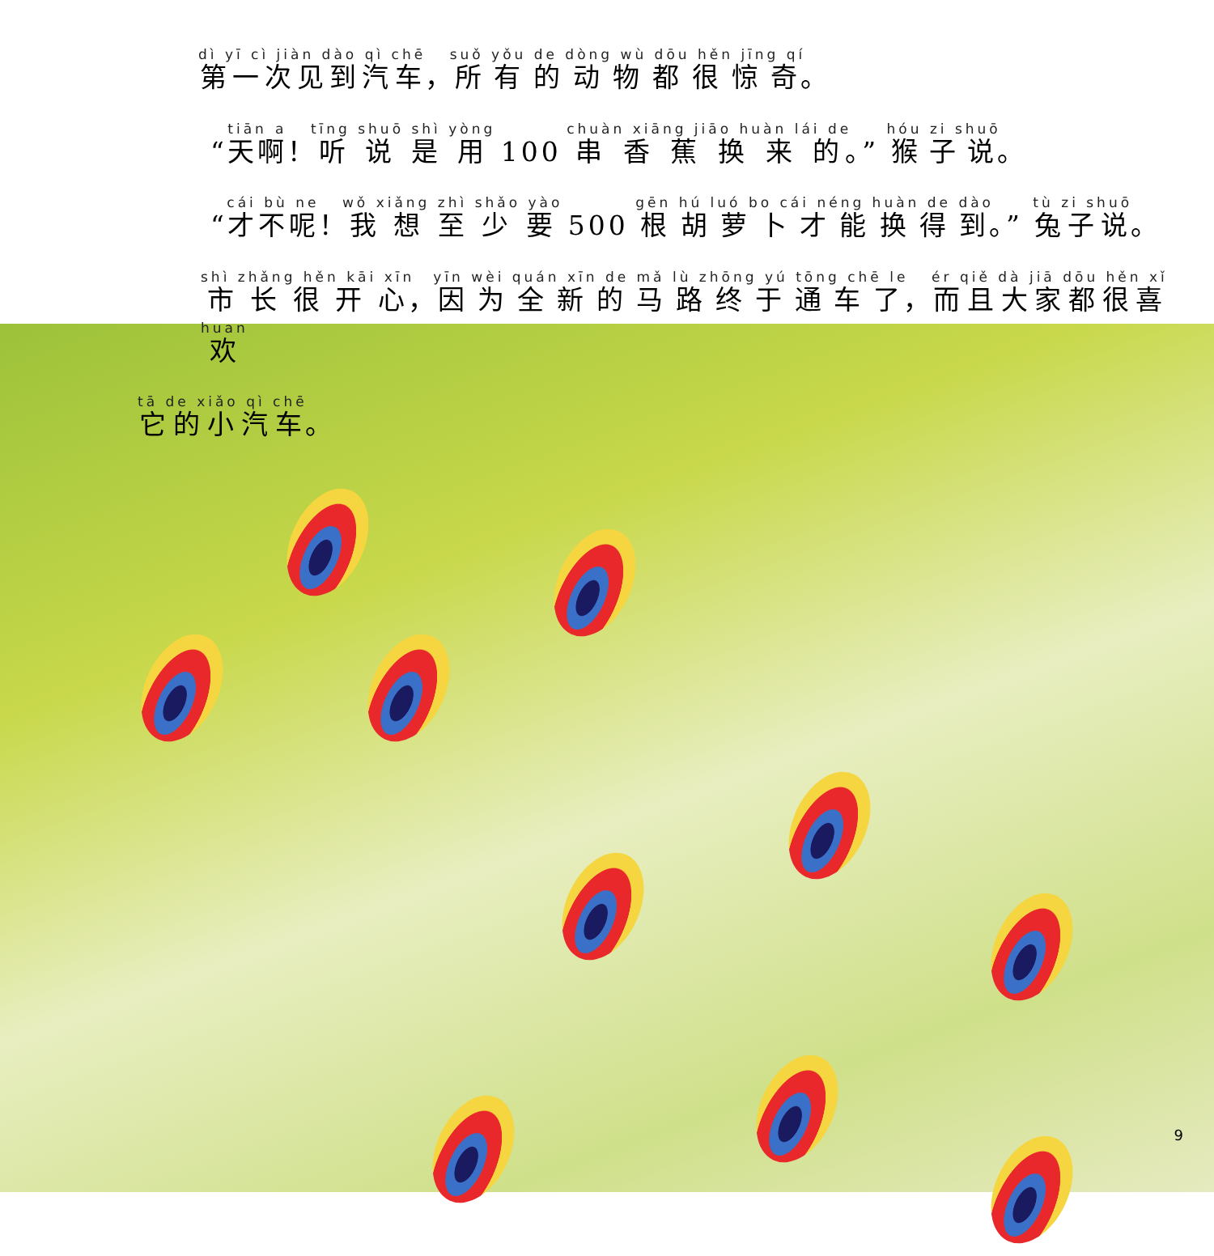第一次见到汽车，所有的动物都很惊奇。
“天啊！听说是用 100 串香蕉换来的。” 猴子说。
“才不呢！我想至少要 500 根胡萝卜才能换得到。” 兔子说。
市长很开心，因为全新的马路终于通车了，而且大家都很喜欢
它的小汽车。
9